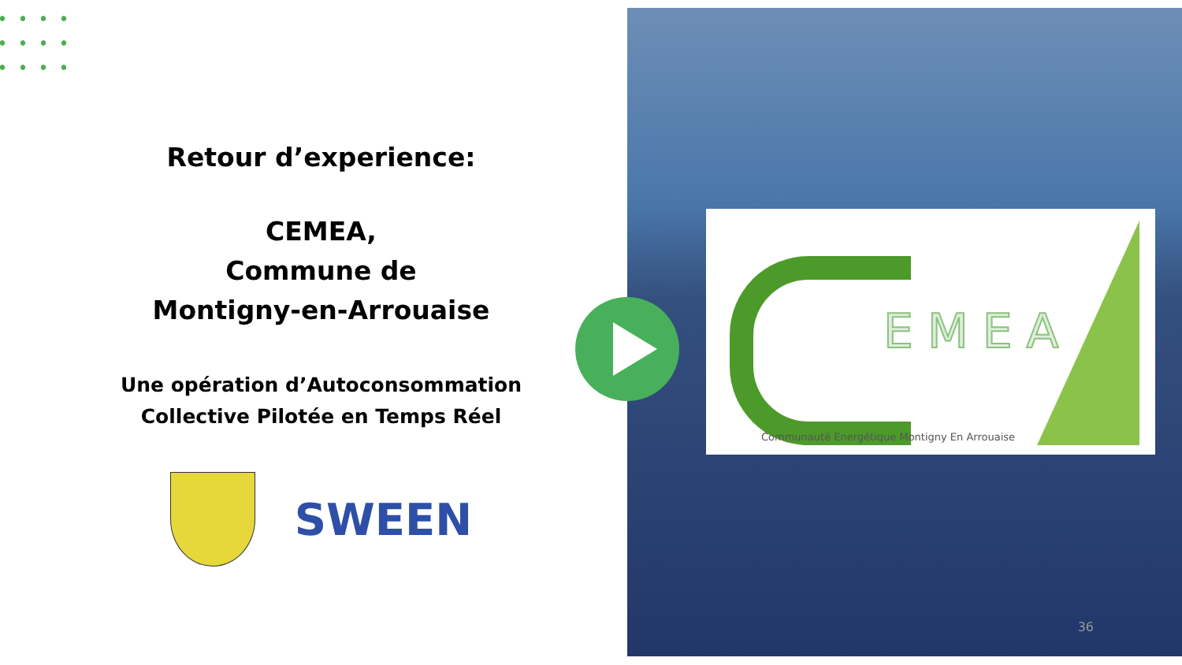Retour d’experience:
CEMEA,
Commune de
Montigny-en-Arrouaise
Une opération d’Autoconsommation Collective Pilotée en Temps Réel
SWEEN
EMEA
Communauté Energétique Montigny En Arrouaise
36